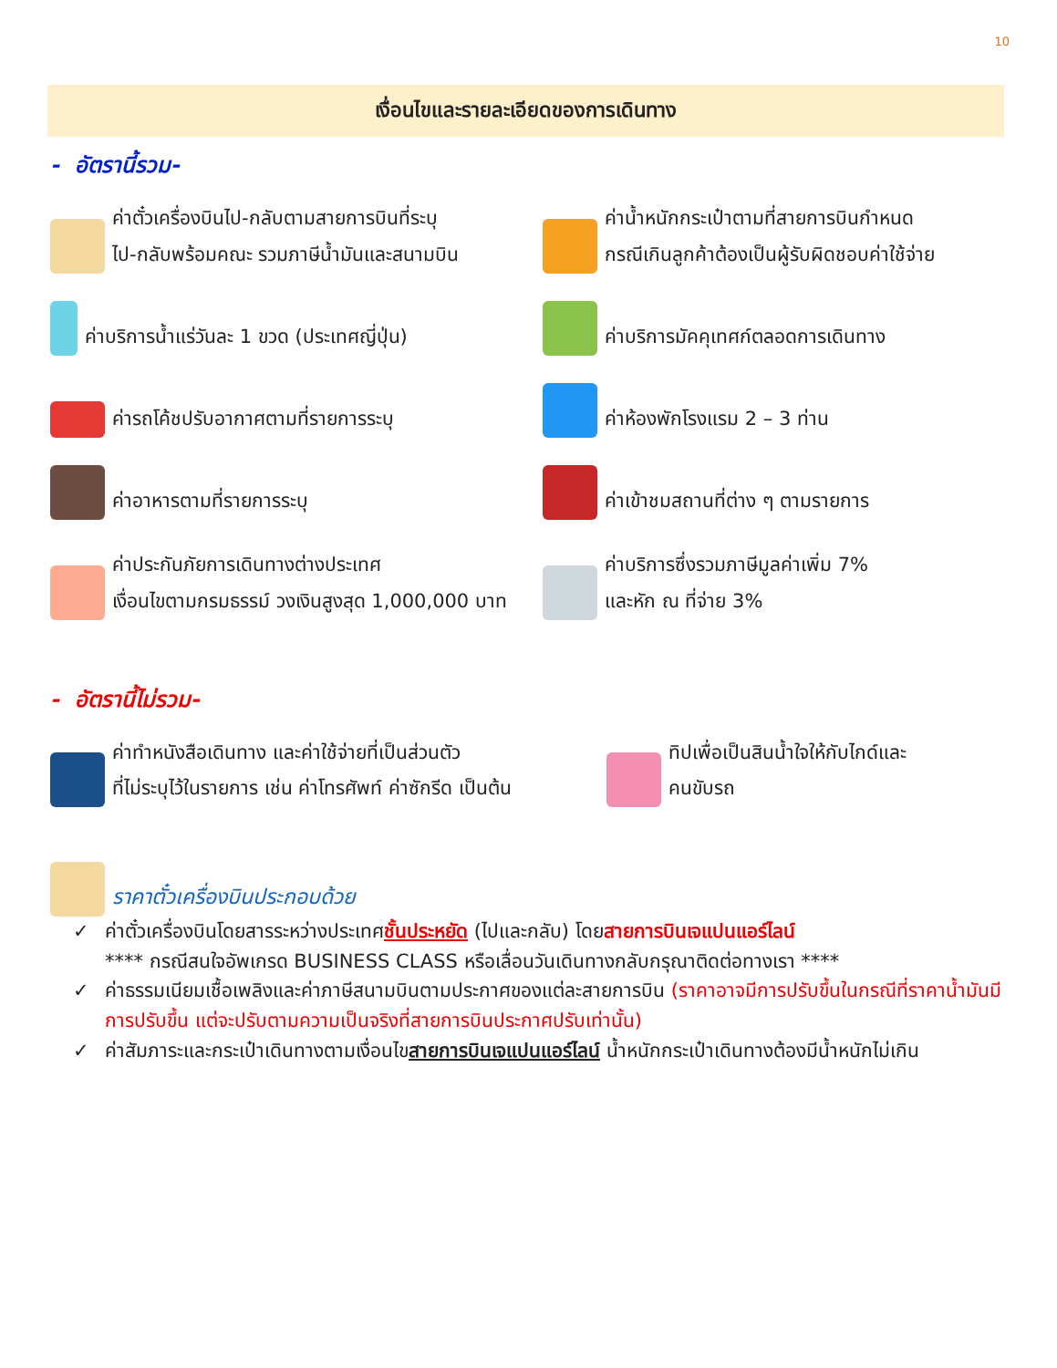10
เงื่อนไขและรายละเอียดของการเดินทาง
- อัตรานี้รวม-
ค่าตั๋วเครื่องบินไป-กลับตามสายการบินที่ระบุ
ไป-กลับพร้อมคณะ รวมภาษีน้ำมันและสนามบิน
ค่าน้ำหนักกระเป๋าตามที่สายการบินกำหนด
กรณีเกินลูกค้าต้องเป็นผู้รับผิดชอบค่าใช้จ่าย
ค่าบริการน้ำแร่วันละ 1 ขวด (ประเทศญี่ปุ่น)
ค่าบริการมัคคุเทศก์ตลอดการเดินทาง
ค่ารถโค้ชปรับอากาศตามที่รายการระบุ
ค่าห้องพักโรงแรม 2 – 3 ท่าน
ค่าอาหารตามที่รายการระบุ
ค่าเข้าชมสถานที่ต่าง ๆ ตามรายการ
ค่าประกันภัยการเดินทางต่างประเทศ
เงื่อนไขตามกรมธรรม์ วงเงินสูงสุด 1,000,000 บาท
ค่าบริการซึ่งรวมภาษีมูลค่าเพิ่ม 7%
และหัก ณ ที่จ่าย 3%
- อัตรานี้ไม่รวม-
ค่าทำหนังสือเดินทาง และค่าใช้จ่ายที่เป็นส่วนตัว
ที่ไม่ระบุไว้ในรายการ เช่น ค่าโทรศัพท์ ค่าซักรีด เป็นต้น
ทิปเพื่อเป็นสินน้ำใจให้กับไกด์และ
คนขับรถ
ราคาตั๋วเครื่องบินประกอบด้วย
✓ ค่าตั๋วเครื่องบินโดยสารระหว่างประเทศชั้นประหยัด (ไปและกลับ) โดยสายการบินเจแปนแอร์ไลน์
**** กรณีสนใจอัพเกรด BUSINESS CLASS หรือเลื่อนวันเดินทางกลับกรุณาติดต่อทางเรา ****
✓ ค่าธรรมเนียมเชื้อเพลิงและค่าภาษีสนามบินตามประกาศของแต่ละสายการบิน (ราคาอาจมีการปรับขึ้นในกรณีที่ราคาน้ำมันมีการปรับขึ้น แต่จะปรับตามความเป็นจริงที่สายการบินประกาศปรับเท่านั้น)
✓ ค่าสัมภาระและกระเป๋าเดินทางตามเงื่อนไขสายการบินเจแปนแอร์ไลน์ น้ำหนักกระเป๋าเดินทางต้องมีน้ำหนักไม่เกิน